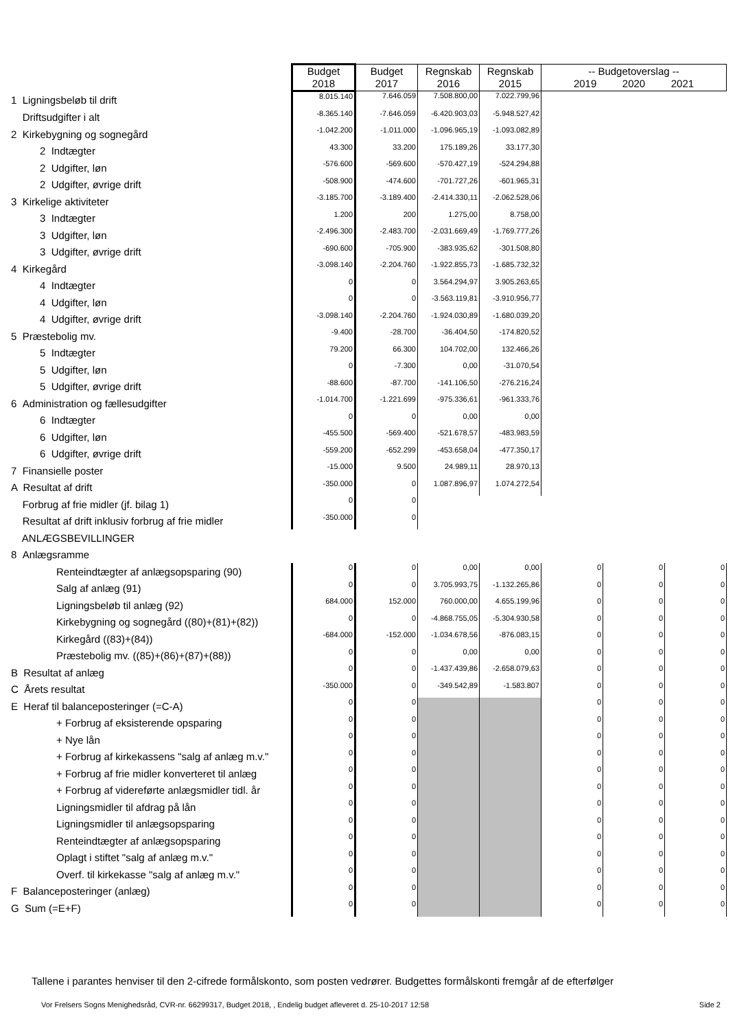| | Budget 2018 | Budget 2017 | Regnskab 2016 | Regnskab 2015 | -- Budgetoverslag -- 2019 2020 2021 | | |
| --- | --- | --- | --- | --- | --- | --- | --- |
| 1 Ligningsbeløb til drift | 8.015.140 | 7.646.059 | 7.508.800,00 | 7.022.799,96 | | | |
| Driftsudgifter i alt | -8.365.140 | -7.646.059 | -6.420.903,03 | -5.948.527,42 | | | |
| 2 Kirkebygning og sognegård | -1.042.200 | -1.011.000 | -1.096.965,19 | -1.093.082,89 | | | |
| 2 Indtægter | 43.300 | 33.200 | 175.189,26 | 33.177,30 | | | |
| 2 Udgifter, løn | -576.600 | -569.600 | -570.427,19 | -524.294,88 | | | |
| 2 Udgifter, øvrige drift | -508.900 | -474.600 | -701.727,26 | -601.965,31 | | | |
| 3 Kirkelige aktiviteter | -3.185.700 | -3.189.400 | -2.414.330,11 | -2.062.528,06 | | | |
| 3 Indtægter | 1.200 | 200 | 1.275,00 | 8.758,00 | | | |
| 3 Udgifter, løn | -2.496.300 | -2.483.700 | -2.031.669,49 | -1.769.777,26 | | | |
| 3 Udgifter, øvrige drift | -690.600 | -705.900 | -383.935,62 | -301.508,80 | | | |
| 4 Kirkegård | -3.098.140 | -2.204.760 | -1.922.855,73 | -1.685.732,32 | | | |
| 4 Indtægter | 0 | 0 | 3.564.294,97 | 3.905.263,65 | | | |
| 4 Udgifter, løn | 0 | 0 | -3.563.119,81 | -3.910.956,77 | | | |
| 4 Udgifter, øvrige drift | -3.098.140 | -2.204.760 | -1.924.030,89 | -1.680.039,20 | | | |
| 5 Præstebolig mv. | -9.400 | -28.700 | -36.404,50 | -174.820,52 | | | |
| 5 Indtægter | 79.200 | 66.300 | 104.702,00 | 132.466,26 | | | |
| 5 Udgifter, løn | 0 | -7.300 | 0,00 | -31.070,54 | | | |
| 5 Udgifter, øvrige drift | -88.600 | -87.700 | -141.106,50 | -276.216,24 | | | |
| 6 Administration og fællesudgifter | -1.014.700 | -1.221.699 | -975.336,61 | -961.333,76 | | | |
| 6 Indtægter | 0 | 0 | 0,00 | 0,00 | | | |
| 6 Udgifter, løn | -455.500 | -569.400 | -521.678,57 | -483.983,59 | | | |
| 6 Udgifter, øvrige drift | -559.200 | -652.299 | -453.658,04 | -477.350,17 | | | |
| 7 Finansielle poster | -15.000 | 9.500 | 24.989,11 | 28.970,13 | | | |
| A Resultat af drift | -350.000 | 0 | 1.087.896,97 | 1.074.272,54 | | | |
| Forbrug af frie midler (jf. bilag 1) | 0 | 0 | | | | | |
| Resultat af drift inklusiv forbrug af frie midler | -350.000 | 0 | | | | | |
| ANLÆGSBEVILLINGER | | | | | | | |
| 8 Anlægsramme | | | | | | | |
| Renteindtægter af anlægsopsparing (90) | 0 | 0 | 0,00 | 0,00 | 0 | 0 | 0 |
| Salg af anlæg (91) | 0 | 0 | 3.705.993,75 | -1.132.265,86 | 0 | 0 | 0 |
| Ligningsbeløb til anlæg (92) | 684.000 | 152.000 | 760.000,00 | 4.655.199,96 | 0 | 0 | 0 |
| Kirkebygning og sognegård ((80)+(81)+(82)) | 0 | 0 | -4.868.755,05 | -5.304.930,58 | 0 | 0 | 0 |
| Kirkegård ((83)+(84)) | -684.000 | -152.000 | -1.034.678,56 | -876.083,15 | 0 | 0 | 0 |
| Præstebolig mv. ((85)+(86)+(87)+(88)) | 0 | 0 | 0,00 | 0,00 | 0 | 0 | 0 |
| B Resultat af anlæg | 0 | 0 | -1.437.439,86 | -2.658.079,63 | 0 | 0 | 0 |
| C Årets resultat | -350.000 | 0 | -349.542,89 | -1.583.807 | 0 | 0 | 0 |
| E Heraf til balanceposteringer (=C-A) | 0 | 0 | | | 0 | 0 | 0 |
| + Forbrug af eksisterende opsparing | 0 | 0 | | | 0 | 0 | 0 |
| + Nye lån | 0 | 0 | | | 0 | 0 | 0 |
| + Forbrug af kirkekassens "salg af anlæg m.v." | 0 | 0 | | | 0 | 0 | 0 |
| + Forbrug af frie midler konverteret til anlæg | 0 | 0 | | | 0 | 0 | 0 |
| + Forbrug af videreførte anlægsmidler tidl. år | 0 | 0 | | | 0 | 0 | 0 |
| Ligningsmidler til afdrag på lån | 0 | 0 | | | 0 | 0 | 0 |
| Ligningsmidler til anlægsopsparing | 0 | 0 | | | 0 | 0 | 0 |
| Renteindtægter af anlægsopsparing | 0 | 0 | | | 0 | 0 | 0 |
| Oplagt i stiftet "salg af anlæg m.v." | 0 | 0 | | | 0 | 0 | 0 |
| Overf. til kirkekasse "salg af anlæg m.v." | 0 | 0 | | | 0 | 0 | 0 |
| F Balanceposteringer (anlæg) | 0 | 0 | | | 0 | 0 | 0 |
| G Sum (=E+F) | 0 | 0 | | | 0 | 0 | 0 |
Tallene i parantes henviser til den 2-cifrede formålskonto, som posten vedrører. Budgettes formålskonti fremgår af de efterfølger
Vor Frelsers Sogns Menighedsråd, CVR-nr. 66299317, Budget 2018, , Endelig budget afleveret d. 25-10-2017 12:58 Side 2